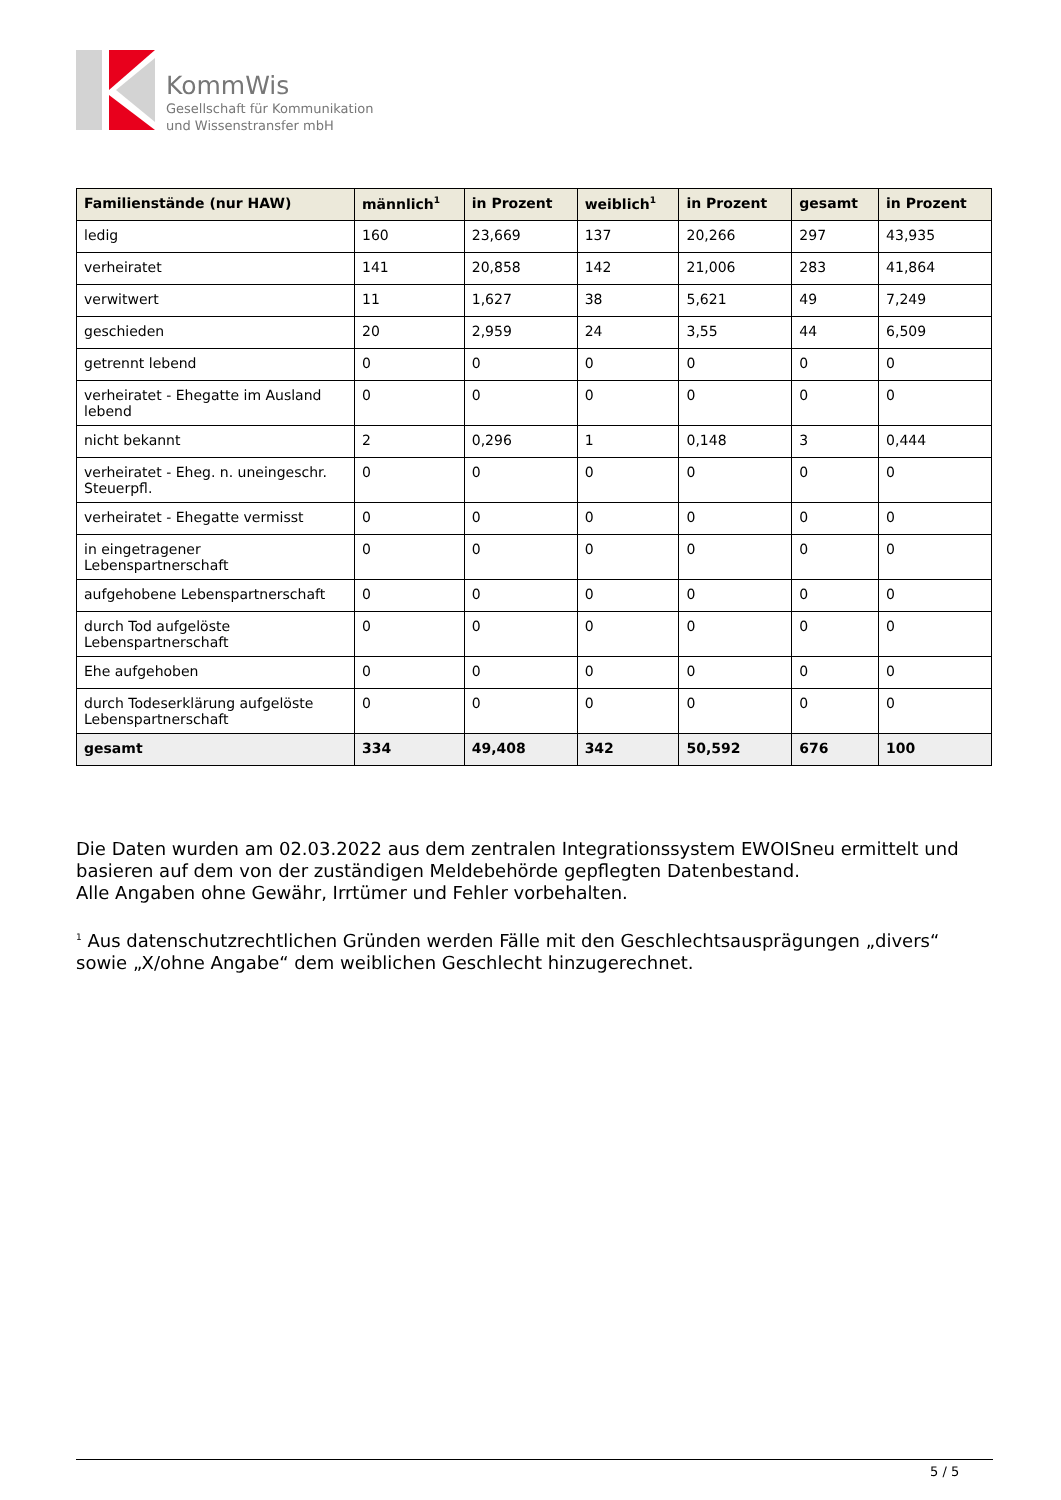KommWis
Gesellschaft für Kommunikation
und Wissenstransfer mbH
| Familienstände (nur HAW) | männlich<sup>1</sup> | in Prozent | weiblich<sup>1</sup> | in Prozent | gesamt | in Prozent |
| --- | --- | --- | --- | --- | --- | --- |
| ledig | 160 | 23,669 | 137 | 20,266 | 297 | 43,935 |
| verheiratet | 141 | 20,858 | 142 | 21,006 | 283 | 41,864 |
| verwitwert | 11 | 1,627 | 38 | 5,621 | 49 | 7,249 |
| geschieden | 20 | 2,959 | 24 | 3,55 | 44 | 6,509 |
| getrennt lebend | 0 | 0 | 0 | 0 | 0 | 0 |
| verheiratet - Ehegatte im Ausland lebend | 0 | 0 | 0 | 0 | 0 | 0 |
| nicht bekannt | 2 | 0,296 | 1 | 0,148 | 3 | 0,444 |
| verheiratet - Eheg. n. uneingeschr. Steuerpfl. | 0 | 0 | 0 | 0 | 0 | 0 |
| verheiratet - Ehegatte vermisst | 0 | 0 | 0 | 0 | 0 | 0 |
| in eingetragener Lebenspartnerschaft | 0 | 0 | 0 | 0 | 0 | 0 |
| aufgehobene Lebenspartnerschaft | 0 | 0 | 0 | 0 | 0 | 0 |
| durch Tod aufgelöste Lebenspartnerschaft | 0 | 0 | 0 | 0 | 0 | 0 |
| Ehe aufgehoben | 0 | 0 | 0 | 0 | 0 | 0 |
| durch Todeserklärung aufgelöste Lebenspartnerschaft | 0 | 0 | 0 | 0 | 0 | 0 |
| gesamt | 334 | 49,408 | 342 | 50,592 | 676 | 100 |
Die Daten wurden am 02.03.2022 aus dem zentralen Integrationssystem EWOISneu ermittelt und basieren auf dem von der zuständigen Meldebehörde gepflegten Datenbestand.
Alle Angaben ohne Gewähr, Irrtümer und Fehler vorbehalten.
<sup>1</sup> Aus datenschutzrechtlichen Gründen werden Fälle mit den Geschlechtsausprägungen „divers“ sowie „X/ohne Angabe“ dem weiblichen Geschlecht hinzugerechnet.
5 / 5